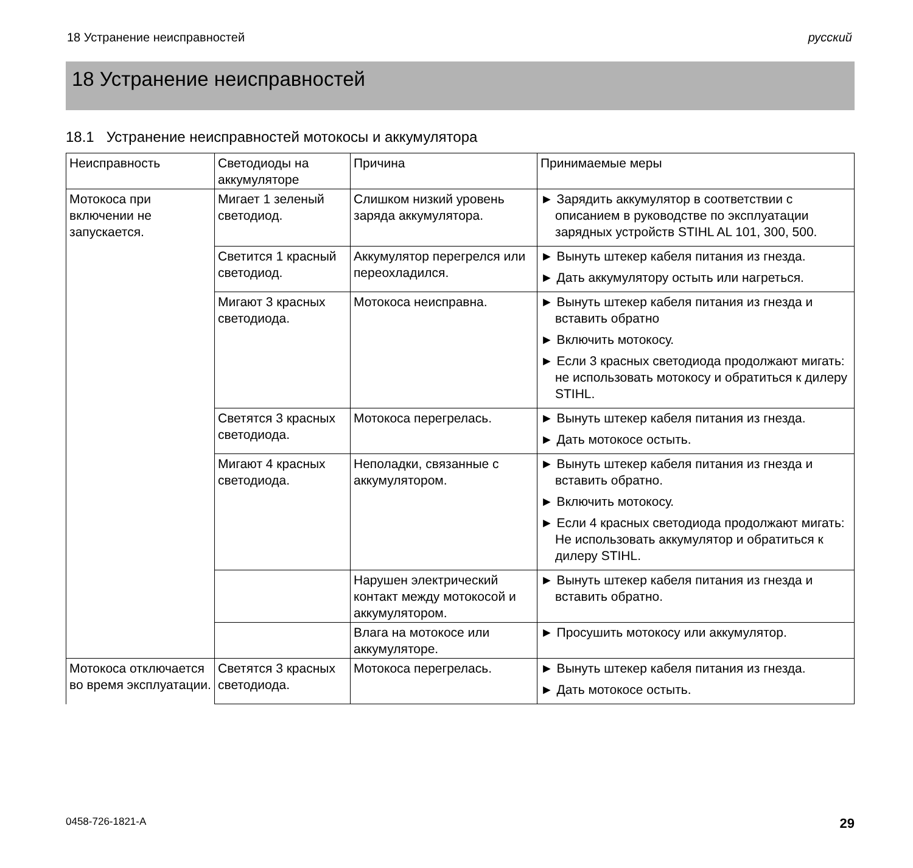18 Устранение неисправностей русский
18 Устранение неисправностей
18.1 Устранение неисправностей мотокосы и аккумулятора
| Неисправность | Светодиоды на аккумуляторе | Причина | Принимаемые меры |
| --- | --- | --- | --- |
| Мотокоса при включении не запускается. | Мигает 1 зеленый светодиод. | Слишком низкий уровень заряда аккумулятора. | ► Зарядить аккумулятор в соответствии с описанием в руководстве по эксплуатации зарядных устройств STIHL AL 101, 300, 500. |
| | Светится 1 красный светодиод. | Аккумулятор перегрелся или переохладился. | ► Вынуть штекер кабеля питания из гнезда. ► Дать аккумулятору остыть или нагреться. |
| | Мигают 3 красных светодиода. | Мотокоса неисправна. | ► Вынуть штекер кабеля питания из гнезда и вставить обратно ► Включить мотокосу. ► Если 3 красных светодиода продолжают мигать: не использовать мотокосу и обратиться к дилеру STIHL. |
| | Светятся 3 красных светодиода. | Мотокоса перегрелась. | ► Вынуть штекер кабеля питания из гнезда. ► Дать мотокосе остыть. |
| | Мигают 4 красных светодиода. | Неполадки, связанные с аккумулятором. | ► Вынуть штекер кабеля питания из гнезда и вставить обратно. ► Включить мотокосу. ► Если 4 красных светодиода продолжают мигать: Не использовать аккумулятор и обратиться к дилеру STIHL. |
| | | Нарушен электрический контакт между мотокосой и аккумулятором. | ► Вынуть штекер кабеля питания из гнезда и вставить обратно. |
| | | Влага на мотокосе или аккумуляторе. | ► Просушить мотокосу или аккумулятор. |
| Мотокоса отключается во время эксплуатации. | Светятся 3 красных светодиода. | Мотокоса перегрелась. | ► Вынуть штекер кабеля питания из гнезда. ► Дать мотокосе остыть. |
0458-726-1821-A 29